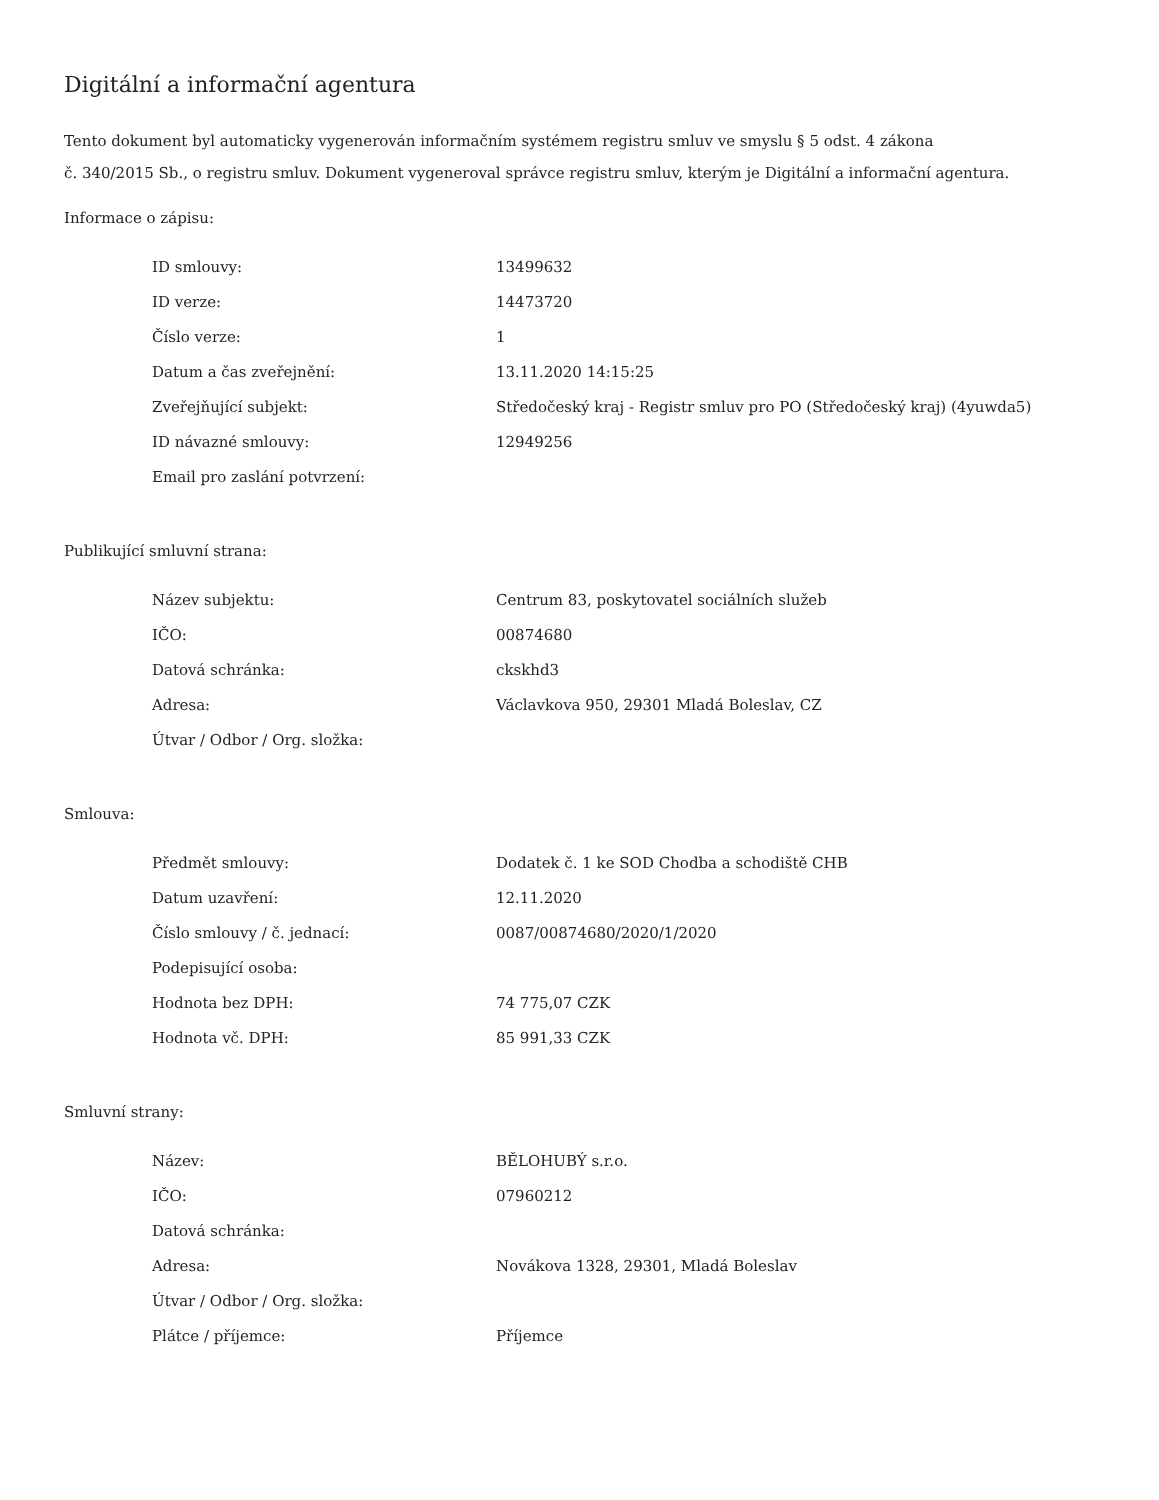Digitální a informační agentura
Tento dokument byl automaticky vygenerován informačním systémem registru smluv ve smyslu § 5 odst. 4 zákona
č. 340/2015 Sb., o registru smluv. Dokument vygeneroval správce registru smluv, kterým je Digitální a informační agentura.
Informace o zápisu:
| ID smlouvy: | 13499632 |
| ID verze: | 14473720 |
| Číslo verze: | 1 |
| Datum a čas zveřejnění: | 13.11.2020 14:15:25 |
| Zveřejňující subjekt: | Středočeský kraj - Registr smluv pro PO (Středočeský kraj) (4yuwda5) |
| ID návazné smlouvy: | 12949256 |
| Email pro zaslání potvrzení: | |
Publikující smluvní strana:
| Název subjektu: | Centrum 83, poskytovatel sociálních služeb |
| IČO: | 00874680 |
| Datová schránka: | ckskhd3 |
| Adresa: | Václavkova 950, 29301 Mladá Boleslav, CZ |
| Útvar / Odbor / Org. složka: | |
Smlouva:
| Předmět smlouvy: | Dodatek č. 1 ke SOD Chodba a schodiště CHB |
| Datum uzavření: | 12.11.2020 |
| Číslo smlouvy / č. jednací: | 0087/00874680/2020/1/2020 |
| Podepisující osoba: | |
| Hodnota bez DPH: | 74 775,07 CZK |
| Hodnota vč. DPH: | 85 991,33 CZK |
Smluvní strany:
| Název: | BĚLOHUBÝ s.r.o. |
| IČO: | 07960212 |
| Datová schránka: | |
| Adresa: | Novákova 1328, 29301, Mladá Boleslav |
| Útvar / Odbor / Org. složka: | |
| Plátce / příjemce: | Příjemce |